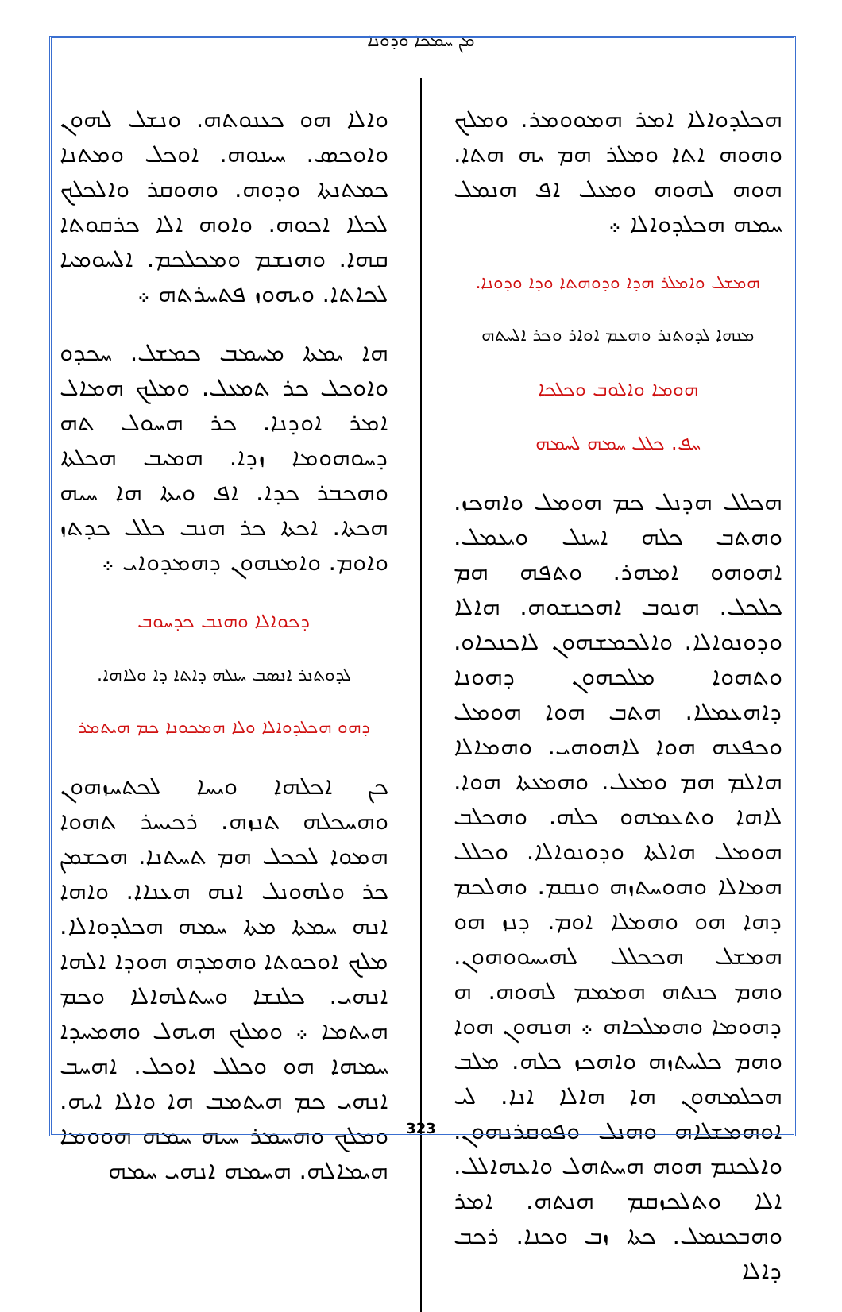ܡܢ ܚܡܟܐ ܘܕܘܢܐ
ܘܐܠܐ ܗܘ ܟܥܢܘܬܗ. ܘܢܫܠ ܠܗܘܢ ܘܐܘܟܣ. ܚܝܢܘܗ. ܐܘܟܠ ܘܡܬܢܐ ܟܡܬܢܬܐ ܘܕܘܗ. ܘܗܘܩܪ ܘܐܠܟܠܟ ܠܟܠܐ ܐܟܘܗ. ܘܐܘܗ ܐܠܐ ܟܪܩܘܬܐ ܩܗܐ. ܘܗܢܫܡ ܘܡܟܠܟܡ. ܐܠܚܘܡܝܐ ܠܟܐܬܐ. ܘܝܗܘܙ ܦܬܚܪܬܗ ܀
ܗܐ ܝܡܬܐ ܡܚܡܒ ܟܡܫܠ. ܚܟܕܘ ܘܐܘܟܠ ܟܪ ܬܡܥܠ. ܘܡܠܟ ܗܡܐܠ ܐܡܪ ܐܘܕܢܐ. ܟܪ ܗܚܘܠ ܬܗ ܕܚܘܗܘܡܐ ܙܕܐ. ܗܡܝܒ ܗܟܠܬܐ ܘܗܟܒܪ ܟܕܐ. ܐܦ ܘܝܬܐ ܗܐ ܚܝܗ ܗܟܬܐ. ܐܟܬܐ ܟܪ ܗܢܒ ܟܠܠ ܟܕܬܙ ܘܐܘܡ. ܘܐܡܢܗܘܢ ܕܗܡܕܘܐܝ ܀
ܕܟܘܐܠܐ ܘܗܢܒ ܟܕܚܘܒ
ܠܕܘܬܢܪ ܐܢܣܒ ܚܢܠܗ ܕܐܬܐ ܕܐ ܘܠܐܗܐ.
ܕܗܘ ܗܟܠܕܘܐܠܐ ܘܠܐ ܗܡܟܘܢܐ ܟܡ ܗܝܬܡܪ
ܟܢ ܐܟܠܗܐ ܘܝܚܐ ܠܟܬܚܙܗܘܢ ܘܗܚܟܠܗ ܬܢܙܗ. ܪܟܝܚܪ ܬܗܘܐ ܗܡܘܐ ܠܟܟܠ ܗܡ ܬܚܬܢܐ. ܗܟܫܡܢ ܟܪ ܘܠܗܘܢܠ ܐܢܗ ܗܥܢܐܐ. ܘܐܗܐ ܐܢܗ ܚܡܬܐ ܡܬܐ ܚܡܗ ܗܟܠܕܘܐܠܐ. ܡܠܟ ܐܘܟܘܬܐ ܘܗܡܕܗ ܗܘܕܐ ܐܠܗܐ ܐܢܗܝ. ܟܠܢܫܐ ܘܚܬܠܗܐܠܐ ܘܟܡ ܗܝܬܡܐ ܀ ܘܡܠܟ ܗܝܗܠ ܘܗܡܚܕܐ ܚܡܗܐ ܗܘ ܘܟܠܠ ܐܘܟܠ. ܐܗܚܒ ܐܢܗܝ ܟܡ ܗܝܬܡܒ ܗܐ ܘܐܠܐ ܐܝܗ. ܘܡܠܟ ܘܗܚܡܪ ܚܝܗ ܚܡܗ ܗܘܘܡܐ ܗܝܡܐܠܗ. ܗܚܡܗ ܐܢܗܝ ܚܡܗ
ܗܟܠܕܘܐܠܐ ܐܡܪ ܗܡܘܘܡܪ. ܘܡܠܟ ܘܗܘܗ ܐܬܐ ܘܡܠܪ ܗܡ ܝܗ ܗܬܐ. ܗܘܗ ܠܗܘܗ ܘܡܥܠ ܐܦ ܗܢܡܠ ܚܡܗ ܗܟܠܕܘܐܠܐ ܀
ܗܡܫܠ ܘܐܡܠܪ ܗܕܐ ܘܕܘܗܬܐ ܘܕܐ ܘܕܘܢܐ.
ܡܢܗܐ ܠܕܘܬܢܪ ܘܗܥܡ ܐܘܐܪ ܘܟܪ ܐܠܚܬܗ
ܗܘܡܐ ܘܐܠܘܒ ܘܟܠܟܐ
ܚܦ. ܟܠܠ ܚܡܗ ܠܚܡܗ
ܗܟܠܠ ܗܕܢܠ ܟܡ ܗܘܡܠ ܘܐܗܟܙ. ܘܗܬܒ ܟܠܗ ܐܚܢܠ ܘܝܥܡܠ. ܐܗܘܗܘ ܐܡܗܪ. ܘܬܦܗ ܗܡ ܟܠܟܠ. ܗܢܘܒ ܐܗܟܢܫܘܗ. ܗܐܠܐ ܘܕܘܢܘܐܠܐ. ܘܐܠܟܡܫܗܘܢ ܠܐܟܢܟܐܘ. ܘܬܗܘܐ ܡܠܟܗܘܢ ܕܗܘܢܐ ܕܐܗܥܡܠܐ. ܗܬܒ ܗܘܐ ܗܘܡܠ ܘܟܦܥܗ ܗܘܐ ܠܐܗܘܗܝ. ܘܗܡܐܠܐ ܗܐܠܡ ܗܡ ܘܡܥܠ. ܘܗܡܥܬܐ ܗܘܐ. ܠܐܗܐ ܘܬܥܡܗܘ ܟܠܗ. ܘܗܟܠܒ ܗܘܡܠ ܗܐܠܬܐ ܘܕܘܢܘܐܠܐ. ܘܟܠܠ ܗܡܐܠܐ ܘܗܘܚܬܙܗ ܘܢܩܡ. ܘܗܠܟܡ ܕܗܐ ܗܘ ܘܗܡܠܐ ܐܘܡ. ܕܢܙ ܗܘ ܗܡܫܠ ܗܟܟܠܠ ܠܗܝܚܘܘܗܘܢ. ܘܗܡ ܟܢܬܗ ܗܡܡܡ ܠܗܘܗ. ܗ ܕܗܘܡܐ ܘܗܡܠܟܐܗ ܀ ܗܢܗܘܢ ܗܘܐ ܘܗܡ ܟܠܚܬܙܗ ܘܐܗܟܙ ܟܠܗ. ܡܠܒ ܗܟܠܡܗܘܢ ܗܐ ܗܐܠܐ ܐܢܐ. ܠܝ ܐܘܗܡܫܠܐܗ ܘܗܢܠ ܘܦܘܩܪܢܗܘܢ. ܘܐܠܟܢܡ ܗܘܗ ܗܚܬܗܠ ܘܐܥܗܐܠܠ. ܐܠܐ ܘܬܠܟܙܩܡ ܗܢܬܗ. ܐܡܪ ܘܗܒܟܢܡܠ. ܟܬܐ ܙܒ ܘܟܢܐ. ܪܟܒ ܕܐܠܐ
323